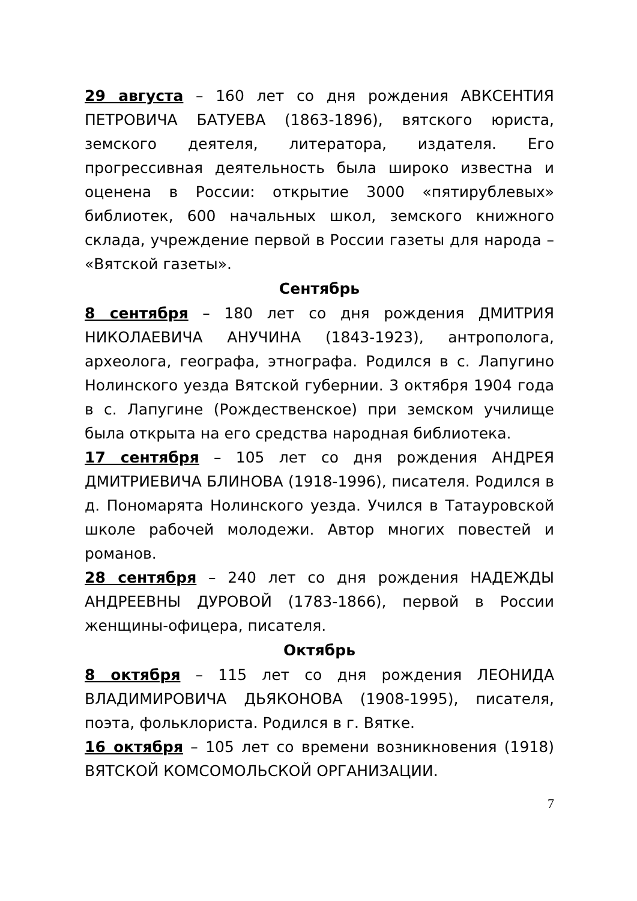29 августа – 160 лет со дня рождения АВКСЕНТИЯ ПЕТРОВИЧА БАТУЕВА (1863-1896), вятского юриста, земского деятеля, литератора, издателя. Его прогрессивная деятельность была широко известна и оценена в России: открытие 3000 «пятирублевых» библиотек, 600 начальных школ, земского книжного склада, учреждение первой в России газеты для народа – «Вятской газеты».
Сентябрь
8 сентября – 180 лет со дня рождения ДМИТРИЯ НИКОЛАЕВИЧА АНУЧИНА (1843-1923), антрополога, археолога, географа, этнографа. Родился в с. Лапугино Нолинского уезда Вятской губернии. 3 октября 1904 года в с. Лапугине (Рождественское) при земском училище была открыта на его средства народная библиотека.
17 сентября – 105 лет со дня рождения АНДРЕЯ ДМИТРИЕВИЧА БЛИНОВА (1918-1996), писателя. Родился в д. Пономарята Нолинского уезда. Учился в Татауровской школе рабочей молодежи. Автор многих повестей и романов.
28 сентября – 240 лет со дня рождения НАДЕЖДЫ АНДРЕЕВНЫ ДУРОВОЙ (1783-1866), первой в России женщины-офицера, писателя.
Октябрь
8 октября – 115 лет со дня рождения ЛЕОНИДА ВЛАДИМИРОВИЧА ДЬЯКОНОВА (1908-1995), писателя, поэта, фольклориста. Родился в г. Вятке.
16 октября – 105 лет со времени возникновения (1918) ВЯТСКОЙ КОМСОМОЛЬСКОЙ ОРГАНИЗАЦИИ.
7